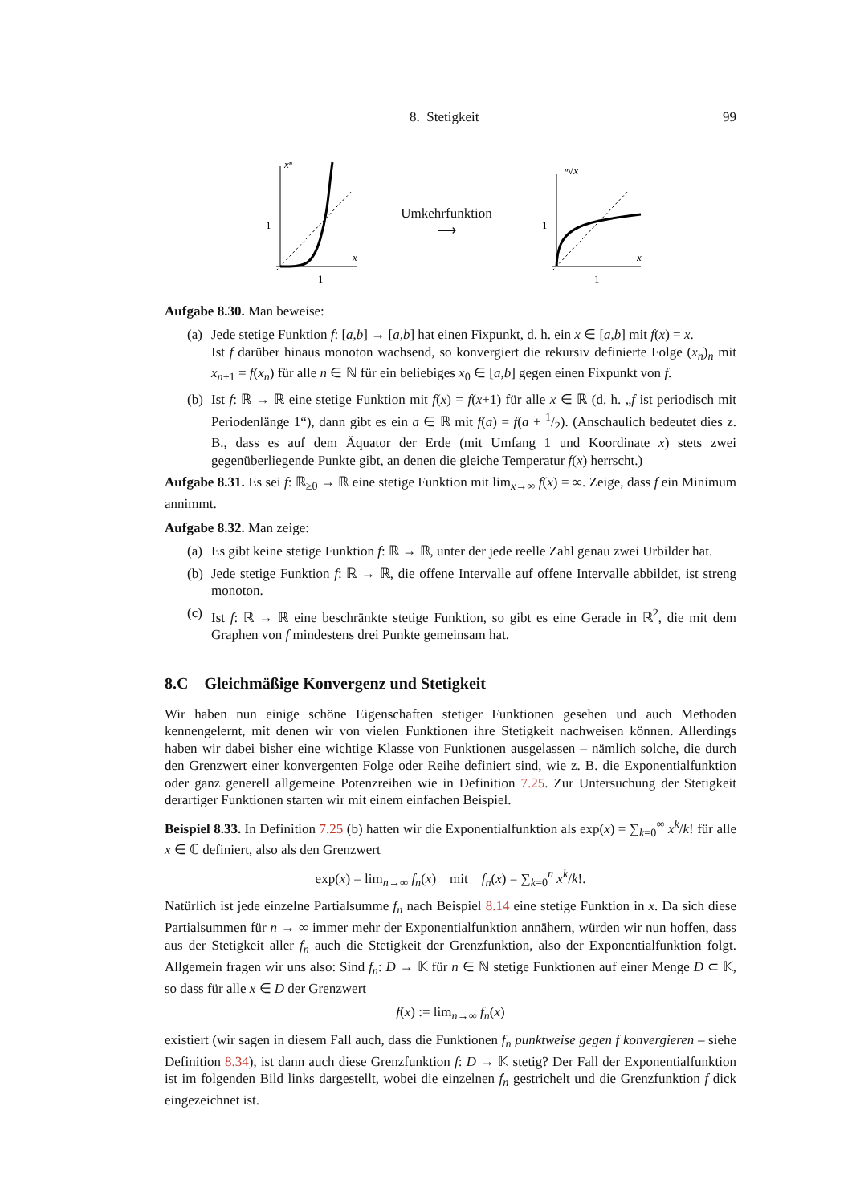8. Stetigkeit 99
xⁿ
1
x
1
Umkehrfunktion
⟶
ⁿ√x
1
x
1
Aufgabe 8.30. Man beweise:
(a)
Jede stetige Funktion f: [a,b] → [a,b] hat einen Fixpunkt, d. h. ein x ∈ [a,b] mit f(x) = x.
Ist f darüber hinaus monoton wachsend, so konvergiert die rekursiv definierte Folge (x<sub>n</sub>)<sub>n</sub> mit x<sub>n+1</sub> = f(x<sub>n</sub>) für alle n ∈ ℕ für ein beliebiges x<sub>0</sub> ∈ [a,b] gegen einen Fixpunkt von f.
(b)
Ist f: ℝ → ℝ eine stetige Funktion mit f(x) = f(x+1) für alle x ∈ ℝ (d. h. „f ist periodisch mit Periodenlänge 1“), dann gibt es ein a ∈ ℝ mit f(a) = f(a + 1/2). (Anschaulich bedeutet dies z. B., dass es auf dem Äquator der Erde (mit Umfang 1 und Koordinate x) stets zwei gegenüberliegende Punkte gibt, an denen die gleiche Temperatur f(x) herrscht.)
Aufgabe 8.31. Es sei f: ℝ<sub>≥0</sub> → ℝ eine stetige Funktion mit lim<sub>x→∞</sub> f(x) = ∞. Zeige, dass f ein Minimum annimmt.
Aufgabe 8.32. Man zeige:
(a)
Es gibt keine stetige Funktion f: ℝ → ℝ, unter der jede reelle Zahl genau zwei Urbilder hat.
(b)
Jede stetige Funktion f: ℝ → ℝ, die offene Intervalle auf offene Intervalle abbildet, ist streng monoton.
(c)
Ist f: ℝ → ℝ eine beschränkte stetige Funktion, so gibt es eine Gerade in ℝ<sup>2</sup>, die mit dem Graphen von f mindestens drei Punkte gemeinsam hat.
8.C Gleichmäßige Konvergenz und Stetigkeit
Wir haben nun einige schöne Eigenschaften stetiger Funktionen gesehen und auch Methoden kennengelernt, mit denen wir von vielen Funktionen ihre Stetigkeit nachweisen können. Allerdings haben wir dabei bisher eine wichtige Klasse von Funktionen ausgelassen – nämlich solche, die durch den Grenzwert einer konvergenten Folge oder Reihe definiert sind, wie z. B. die Exponentialfunktion oder ganz generell allgemeine Potenzreihen wie in Definition 7.25. Zur Untersuchung der Stetigkeit derartiger Funktionen starten wir mit einem einfachen Beispiel.
Beispiel 8.33. In Definition 7.25 (b) hatten wir die Exponentialfunktion als exp(x) = ∑<sub>k=0</sub><sup>∞</sup> x<sup>k</sup>/k! für alle x ∈ ℂ definiert, also als den Grenzwert
exp(x) = lim<sub>n→∞</sub> f<sub>n</sub>(x) mit f<sub>n</sub>(x) = ∑<sub>k=0</sub><sup>n</sup> x<sup>k</sup>/k!.
Natürlich ist jede einzelne Partialsumme f<sub>n</sub> nach Beispiel 8.14 eine stetige Funktion in x. Da sich diese Partialsummen für n → ∞ immer mehr der Exponentialfunktion annähern, würden wir nun hoffen, dass aus der Stetigkeit aller f<sub>n</sub> auch die Stetigkeit der Grenzfunktion, also der Exponentialfunktion folgt. Allgemein fragen wir uns also: Sind f<sub>n</sub>: D → 𝕂 für n ∈ ℕ stetige Funktionen auf einer Menge D ⊂ 𝕂, so dass für alle x ∈ D der Grenzwert
f(x) := lim<sub>n→∞</sub> f<sub>n</sub>(x)
existiert (wir sagen in diesem Fall auch, dass die Funktionen f<sub>n</sub> punktweise gegen f konvergieren – siehe Definition 8.34), ist dann auch diese Grenzfunktion f: D → 𝕂 stetig? Der Fall der Exponentialfunktion ist im folgenden Bild links dargestellt, wobei die einzelnen f<sub>n</sub> gestrichelt und die Grenzfunktion f dick eingezeichnet ist.